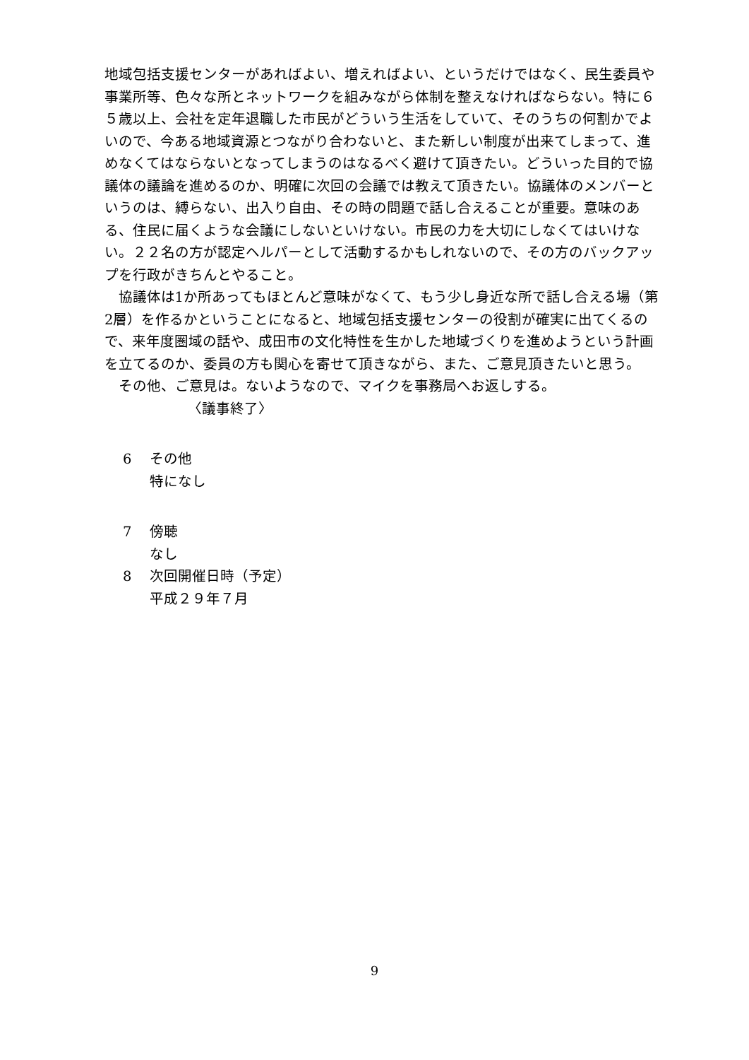地域包括支援センターがあればよい、増えればよい、というだけではなく、民生委員や事業所等、色々な所とネットワークを組みながら体制を整えなければならない。特に６５歳以上、会社を定年退職した市民がどういう生活をしていて、そのうちの何割かでよいので、今ある地域資源とつながり合わないと、また新しい制度が出来てしまって、進めなくてはならないとなってしまうのはなるべく避けて頂きたい。どういった目的で協議体の議論を進めるのか、明確に次回の会議では教えて頂きたい。協議体のメンバーというのは、縛らない、出入り自由、その時の問題で話し合えることが重要。意味のある、住民に届くような会議にしないといけない。市民の力を大切にしなくてはいけない。２２名の方が認定ヘルパーとして活動するかもしれないので、その方のバックアップを行政がきちんとやること。
協議体は1か所あってもほとんど意味がなくて、もう少し身近な所で話し合える場（第2層）を作るかということになると、地域包括支援センターの役割が確実に出てくるので、来年度圏域の話や、成田市の文化特性を生かした地域づくりを進めようという計画を立てるのか、委員の方も関心を寄せて頂きながら、また、ご意見頂きたいと思う。
その他、ご意見は。ないようなので、マイクを事務局へお返しする。
〈議事終了〉
6 その他
特になし
7 傍聴
なし
8 次回開催日時（予定）
平成２９年７月
9